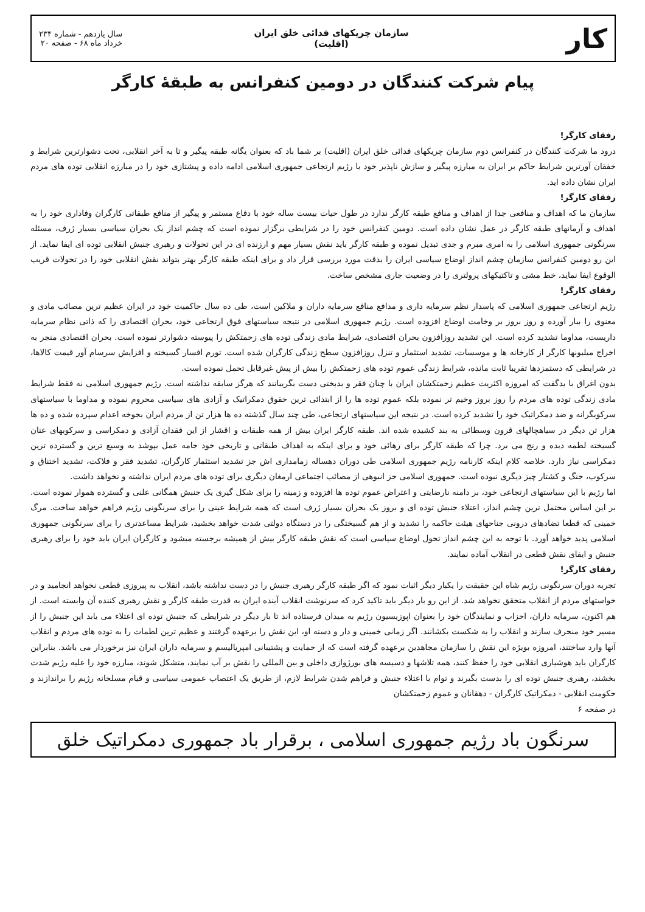کار
سازمان چریکهای فدائی خلق ایران
(اقلیت)
سال یازدهم - شماره ۲۳۴
خرداد ماه ۶۸ - صفحه ۲۰
پیام شرکت کنندگان در دومین کنفرانس به طبقهٔ کارگر
رفقای کارگر!
درود ما شرکت کنندگان در کنفرانس دوم سازمان چریکهای فدائی خلق ایران (اقلیت) بر شما باد که بعنوان یگانه طبقه پیگیر و تا به آخر انقلابی، تحت دشوارترین شرایط و خفقان آورترین شرایط حاکم بر ایران به مبارزه پیگیر و سازش ناپذیر خود با رژیم ارتجاعی جمهوری اسلامی ادامه داده و پیشتازی خود را در مبارزه انقلابی توده های مردم ایران نشان داده اید.
رفقای کارگر!
سازمان ما که اهداف و منافعی جدا از اهداف و منافع طبقه کارگر ندارد در طول حیات بیست ساله خود با دفاع مستمر و پیگیر از منافع طبقاتی کارگران وفاداری خود را به اهداف و آرمانهای طبقه کارگر در عمل نشان داده است. دومین کنفرانس خود را در شرایطی برگزار نموده است که چشم انداز یک بحران سیاسی بسیار ژرف، مسئله سرنگونی جمهوری اسلامی را به امری مبرم و جدی تبدیل نموده و طبقه کارگر باید نقش بسیار مهم و ارزنده ای در این تحولات و رهبری جنبش انقلابی توده ای ایفا نماید. از این رو دومین کنفرانس سازمان چشم انداز اوضاع سیاسی ایران را بدقت مورد بررسی قرار داد و برای اینکه طبقه کارگر بهتر بتواند نقش انقلابی خود را در تحولات قریب الوقوع ایفا نماید، خط مشی و تاکتیکهای پرولتری را در وضعیت جاری مشخص ساخت.
رفقای کارگر!
رژیم ارتجاعی جمهوری اسلامی که پاسدار نظم سرمایه داری و مدافع منافع سرمایه داران و ملاکین است، طی ده سال حاکمیت خود در ایران عظیم ترین مصائب مادی و معنوی را ببار آورده و روز بروز بر وخامت اوضاع افزوده است. رژیم جمهوری اسلامی در نتیجه سیاستهای فوق ارتجاعی خود، بحران اقتصادی را که ذاتی نظام سرمایه داریست، مداوما تشدید کرده است. این تشدید روزافزون بحران اقتصادی، شرایط مادی زندگی توده های زحمتکش را پیوسته دشوارتر نموده است. بحران اقتصادی منجر به اخراج میلیونها کارگر از کارخانه ها و موسسات، تشدید استثمار و تنزل روزافزون سطح زندگی کارگران شده است. تورم افسار گسیخته و افزایش سرسام آور قیمت کالاها، در شرایطی که دستمزدها تقریبا ثابت مانده، شرایط زندگی عموم توده های زحمتکش را بیش از پیش غیرقابل تحمل نموده است.
بدون اغراق با یدگفت که امروزه اکثریت عظیم زحمتکشان ایران با چنان فقر و بدبختی دست بگریبانند که هرگز سابقه نداشته است. رژیم جمهوری اسلامی نه فقط شرایط مادی زندگی توده های مردم را روز بروز وخیم تر نموده بلکه عموم توده ها را از ابتدائی ترین حقوق دمکراتیک و آزادی های سیاسی محروم نموده و مداوما با سیاستهای سرکوبگرانه و ضد دمکراتیک خود را تشدید کرده است. در نتیجه این سیاستهای ارتجاعی، طی چند سال گذشته ده ها هزار تن از مردم ایران بجوخه اعدام سپرده شده و ده ها هزار تن دیگر در سیاهچالهای قرون وسطائی به بند کشیده شده اند. طبقه کارگر ایران بیش از همه طبقات و اقشار از این فقدان آزادی و دمکراسی و سرکوبهای عنان گسیخته لطمه دیده و رنج می برد. چرا که طبقه کارگر برای رهائی خود و برای اینکه به اهداف طبقاتی و تاریخی خود جامه عمل بپوشد به وسیع ترین و گسترده ترین دمکراسی نیاز دارد. خلاصه کلام اینکه کارنامه رژیم جمهوری اسلامی طی دوران دهساله زمامداری اش جز تشدید استثمار کارگران، تشدید فقر و فلاکت، تشدید اختناق و سرکوب، جنگ و کشتار چیز دیگری نبوده است. جمهوری اسلامی جز انبوهی از مصائب اجتماعی ارمغان دیگری برای توده های مردم ایران نداشته و نخواهد داشت.
اما رژیم با این سیاستهای ارتجاعی خود، بر دامنه نارضایتی و اعتراض عموم توده ها افزوده و زمینه را برای شکل گیری یک جنبش همگانی علنی و گسترده هموار نموده است. بر این اساس محتمل ترین چشم انداز، اعتلاء جنبش توده ای و بروز یک بحران بسیار ژرف است که همه شرایط عینی را برای سرنگونی رژیم فراهم خواهد ساخت. مرگ خمینی که قطعا تضادهای درونی جناحهای هیئت حاکمه را تشدید و از هم گسیختگی را در دستگاه دولتی شدت خواهد بخشید، شرایط مساعدتری را برای سرنگونی جمهوری اسلامی پدید خواهد آورد. با توجه به این چشم انداز تحول اوضاع سیاسی است که نقش طبقه کارگر بیش از همیشه برجسته میشود و کارگران ایران باید خود را برای رهبری جنبش و ایفای نقش قطعی در انقلاب آماده نمایند.
رفقای کارگر!
تجربه دوران سرنگونی رژیم شاه این حقیقت را یکبار دیگر اثبات نمود که اگر طبقه کارگر رهبری جنبش را در دست نداشته باشد، انقلاب به پیروزی قطعی نخواهد انجامید و در خواستهای مردم از انقلاب متحقق نخواهد شد. از این رو بار دیگر باید تاکید کرد که سرنوشت انقلاب آینده ایران به قدرت طبقه کارگر و نقش رهبری کننده آن وابسته است. از هم اکنون، سرمایه داران، احزاب و نمایندگان خود را بعنوان اپوزیسیون رژیم به میدان فرستاده اند تا بار دیگر در شرایطی که جنبش توده ای اعتلاء می یابد این جنبش را از مسیر خود منحرف سازند و انقلاب را به شکست بکشانند. اگر زمانی خمینی و دار و دسته او، این نقش را برعهده گرفتند و عظیم ترین لطمات را به توده های مردم و انقلاب آنها وارد ساختند، امروزه بویژه این نقش را سازمان مجاهدین برعهده گرفته است که از حمایت و پشتیبانی امپریالیسم و سرمایه داران ایران نیز برخوردار می باشد. بنابراین کارگران باید هوشیاری انقلابی خود را حفظ کنند، همه تلاشها و دسیسه های بورژوازی داخلی و بین المللی را نقش بر آب نمایند، متشکل شوند، مبارزه خود را علیه رژیم شدت بخشند، رهبری جنبش توده ای را بدست بگیرند و توام با اعتلاء جنبش و فراهم شدن شرایط لازم، از طریق یک اعتصاب عمومی سیاسی و قیام مسلحانه رژیم را براندازند و حکومت انقلابی - دمکراتیک کارگران - دهقانان و عموم زحمتکشان
در صفحه ۶
سرنگون باد رژیم جمهوری اسلامی ، برقرار باد جمهوری دمکراتیک خلق